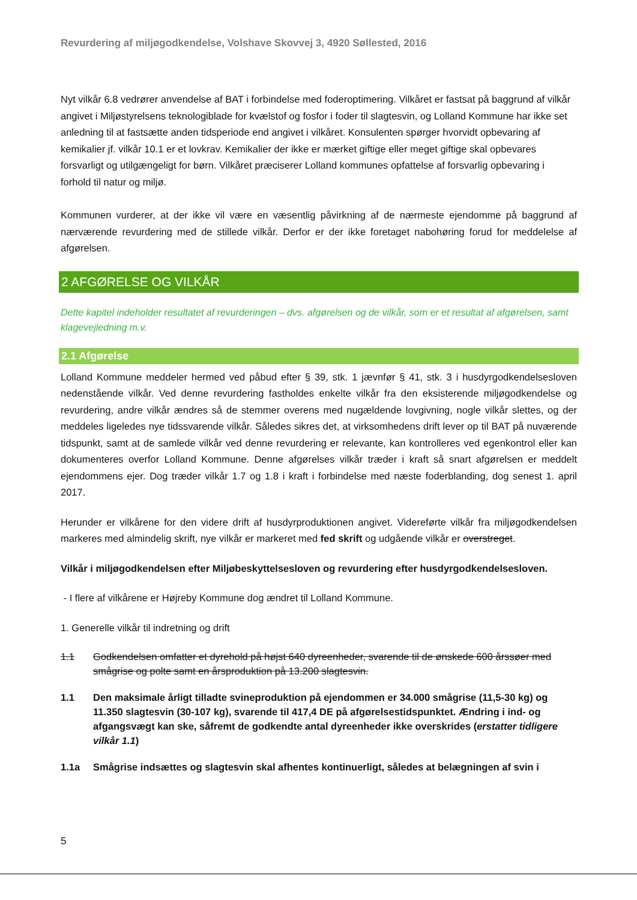Revurdering af miljøgodkendelse, Volshave Skovvej 3, 4920 Søllested, 2016
Nyt vilkår 6.8 vedrører anvendelse af BAT i forbindelse med foderoptimering. Vilkåret er fastsat på baggrund af vilkår angivet i Miljøstyrelsens teknologiblade for kvælstof og fosfor i foder til slagtesvin, og Lolland Kommune har ikke set anledning til at fastsætte anden tidsperiode end angivet i vilkåret. Konsulenten spørger hvorvidt opbevaring af kemikalier jf. vilkår 10.1 er et lovkrav. Kemikalier der ikke er mærket giftige eller meget giftige skal opbevares forsvarligt og utilgængeligt for børn. Vilkåret præciserer Lolland kommunes opfattelse af forsvarlig opbevaring i forhold til natur og miljø.
Kommunen vurderer, at der ikke vil være en væsentlig påvirkning af de nærmeste ejendomme på baggrund af nærværende revurdering med de stillede vilkår. Derfor er der ikke foretaget nabohøring forud for meddelelse af afgørelsen.
2 AFGØRELSE OG VILKÅR
Dette kapitel indeholder resultatet af revurderingen – dvs. afgørelsen og de vilkår, som er et resultat af afgørelsen, samt klagevejledning m.v.
2.1 Afgørelse
Lolland Kommune meddeler hermed ved påbud efter § 39, stk. 1 jævnfør § 41, stk. 3 i husdyrgodkendelsesloven nedenstående vilkår. Ved denne revurdering fastholdes enkelte vilkår fra den eksisterende miljøgodkendelse og revurdering, andre vilkår ændres så de stemmer overens med nugældende lovgivning, nogle vilkår slettes, og der meddeles ligeledes nye tidssvarende vilkår. Således sikres det, at virksomhedens drift lever op til BAT på nuværende tidspunkt, samt at de samlede vilkår ved denne revurdering er relevante, kan kontrolleres ved egenkontrol eller kan dokumenteres overfor Lolland Kommune. Denne afgørelses vilkår træder i kraft så snart afgørelsen er meddelt ejendommens ejer. Dog træder vilkår 1.7 og 1.8 i kraft i forbindelse med næste foderblanding, dog senest 1. april 2017.
Herunder er vilkårene for den videre drift af husdyrproduktionen angivet. Videreførte vilkår fra miljøgodkendelsen markeres med almindelig skrift, nye vilkår er markeret med fed skrift og udgående vilkår er overstreget.
Vilkår i miljøgodkendelsen efter Miljøbeskyttelsesloven og revurdering efter husdyrgodkendelsesloven.
- I flere af vilkårene er Højreby Kommune dog ændret til Lolland Kommune.
1. Generelle vilkår til indretning og drift
1.1 Godkendelsen omfatter et dyrehold på højst 640 dyreenheder, svarende til de ønskede 600 årssøer med smågrise og polte samt en årsproduktion på 13.200 slagtesvin.
1.1 Den maksimale årligt tilladte svineproduktion på ejendommen er 34.000 smågrise (11,5-30 kg) og 11.350 slagtesvin (30-107 kg), svarende til 417,4 DE på afgørelsestidspunktet. Ændring i ind- og afgangsvægt kan ske, såfremt de godkendte antal dyreenheder ikke overskrides (erstatter tidligere vilkår 1.1)
1.1a Smågrise indsættes og slagtesvin skal afhentes kontinuerligt, således at belægningen af svin i
5